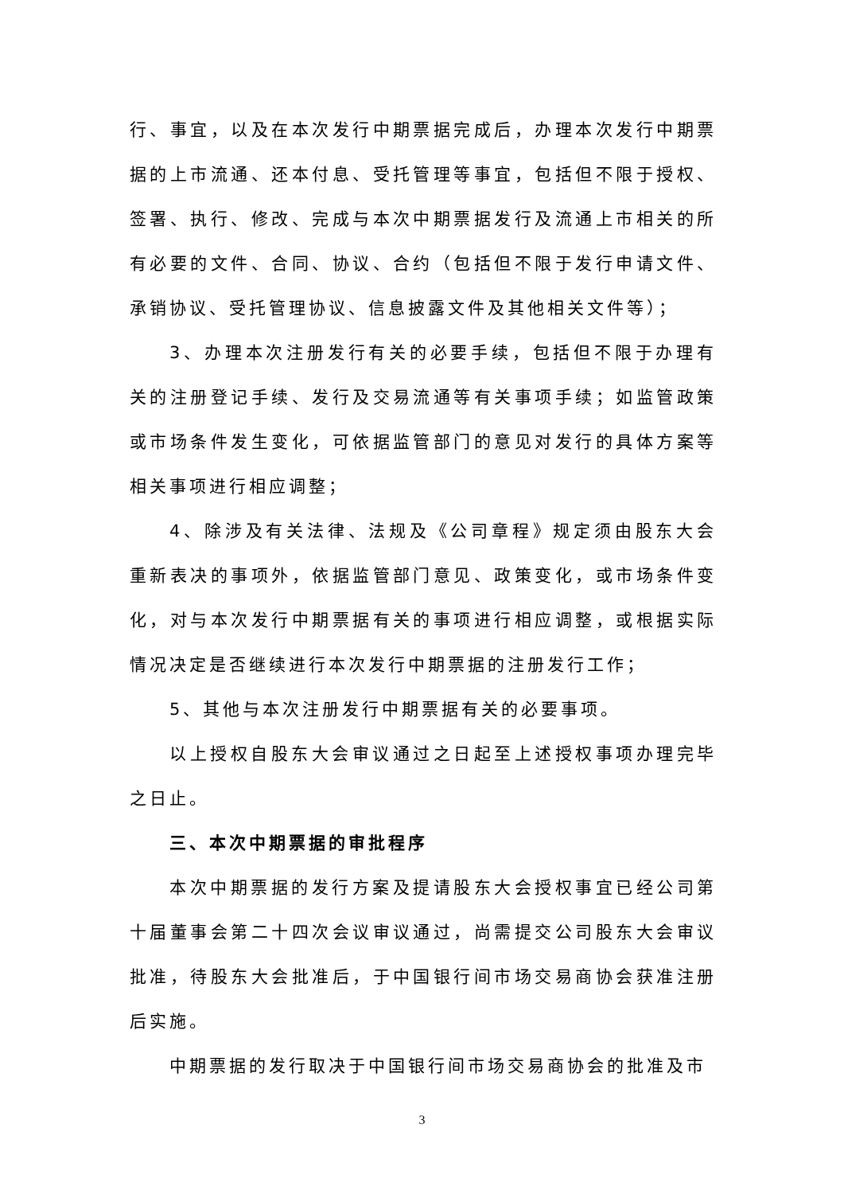行、事宜，以及在本次发行中期票据完成后，办理本次发行中期票据的上市流通、还本付息、受托管理等事宜，包括但不限于授权、签署、执行、修改、完成与本次中期票据发行及流通上市相关的所有必要的文件、合同、协议、合约（包括但不限于发行申请文件、承销协议、受托管理协议、信息披露文件及其他相关文件等）；
3、办理本次注册发行有关的必要手续，包括但不限于办理有关的注册登记手续、发行及交易流通等有关事项手续；如监管政策或市场条件发生变化，可依据监管部门的意见对发行的具体方案等相关事项进行相应调整；
4、除涉及有关法律、法规及《公司章程》规定须由股东大会重新表决的事项外，依据监管部门意见、政策变化，或市场条件变化，对与本次发行中期票据有关的事项进行相应调整，或根据实际情况决定是否继续进行本次发行中期票据的注册发行工作；
5、其他与本次注册发行中期票据有关的必要事项。
以上授权自股东大会审议通过之日起至上述授权事项办理完毕之日止。
三、本次中期票据的审批程序
本次中期票据的发行方案及提请股东大会授权事宜已经公司第十届董事会第二十四次会议审议通过，尚需提交公司股东大会审议批准，待股东大会批准后，于中国银行间市场交易商协会获准注册后实施。
中期票据的发行取决于中国银行间市场交易商协会的批准及市
3